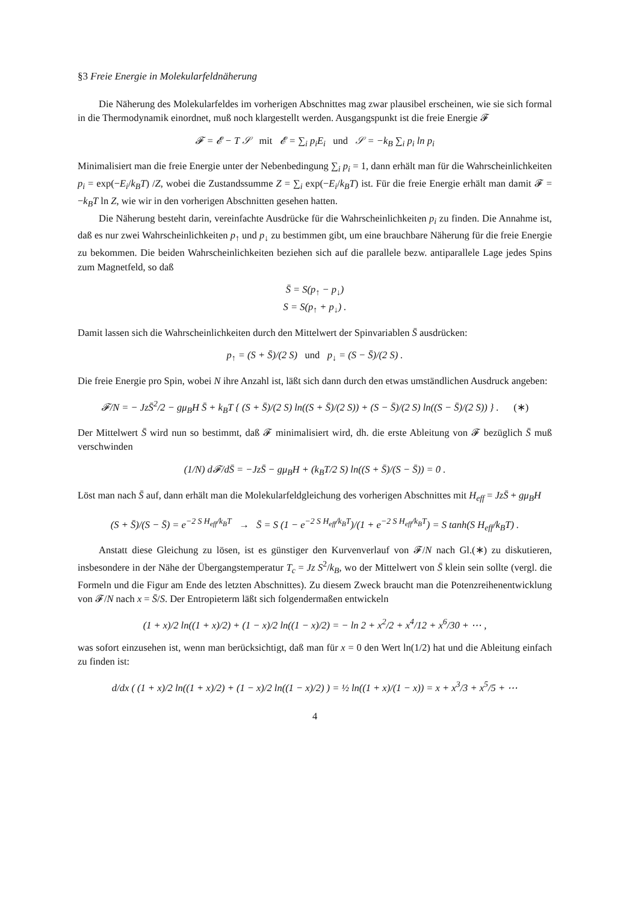§3 Freie Energie in Molekularfeldnäherung
Die Näherung des Molekularfeldes im vorherigen Abschnittes mag zwar plausibel erscheinen, wie sie sich formal in die Thermodynamik einordnet, muß noch klargestellt werden. Ausgangspunkt ist die freie Energie 𝓕
𝓕 = 𝓔 − T 𝒮 mit 𝓔 = ∑<sub>i</sub> p<sub>i</sub>E<sub>i</sub> und 𝒮 = −k<sub>B</sub> ∑<sub>i</sub> p<sub>i</sub> ln p<sub>i</sub>
Minimalisiert man die freie Energie unter der Nebenbedingung ∑<sub>i</sub> p<sub>i</sub> = 1, dann erhält man für die Wahrscheinlichkeiten p<sub>i</sub> = exp(−E<sub>i</sub>/k<sub>B</sub>T) /Z, wobei die Zustandssumme Z = ∑<sub>i</sub> exp(−E<sub>i</sub>/k<sub>B</sub>T) ist. Für die freie Energie erhält man damit 𝓕 = −k<sub>B</sub>T ln Z, wie wir in den vorherigen Abschnitten gesehen hatten.
Die Näherung besteht darin, vereinfachte Ausdrücke für die Wahrscheinlichkeiten p<sub>i</sub> zu finden. Die Annahme ist, daß es nur zwei Wahrscheinlichkeiten p<sub>↑</sub> und p<sub>↓</sub> zu bestimmen gibt, um eine brauchbare Näherung für die freie Energie zu bekommen. Die beiden Wahrscheinlichkeiten beziehen sich auf die parallele bezw. antiparallele Lage jedes Spins zum Magnetfeld, so daß
S̄ = S(p<sub>↑</sub> − p<sub>↓</sub>)
S = S(p<sub>↑</sub> + p<sub>↓</sub>) .
Damit lassen sich die Wahrscheinlichkeiten durch den Mittelwert der Spinvariablen S̄ ausdrücken:
p<sub>↑</sub> = (S + S̄)/(2 S) und p<sub>↓</sub> = (S − S̄)/(2 S) .
Die freie Energie pro Spin, wobei N ihre Anzahl ist, läßt sich dann durch den etwas umständlichen Ausdruck angeben:
𝓕/N = − JzS̄<sup>2</sup>/2 − gμ<sub>B</sub>H S̄ + k<sub>B</sub>T { (S + S̄)/(2 S) ln((S + S̄)/(2 S)) + (S − S̄)/(2 S) ln((S − S̄)/(2 S)) } . (∗)
Der Mittelwert S̄ wird nun so bestimmt, daß 𝓕 minimalisiert wird, dh. die erste Ableitung von 𝓕 bezüglich S̄ muß verschwinden
(1/N) d𝓕/dS̄ = −JzS̄ − gμ<sub>B</sub>H + (k<sub>B</sub>T/2 S) ln((S + S̄)/(S − S̄)) = 0 .
Löst man nach S̄ auf, dann erhält man die Molekularfeldgleichung des vorherigen Abschnittes mit H<sub>eff</sub> = JzS̄ + gμ<sub>B</sub>H
(S + S̄)/(S − S̄) = e<sup>−2 S H<sub>eff</sub>/k<sub>B</sub>T</sup> → S̄ = S (1 − e<sup>−2 S H<sub>eff</sub>/k<sub>B</sub>T</sup>)/(1 + e<sup>−2 S H<sub>eff</sub>/k<sub>B</sub>T</sup>) = S tanh(S H<sub>eff</sub>/k<sub>B</sub>T) .
Anstatt diese Gleichung zu lösen, ist es günstiger den Kurvenverlauf von 𝓕/N nach Gl.(∗) zu diskutieren, insbesondere in der Nähe der Übergangstemperatur T<sub>c</sub> = Jz S<sup>2</sup>/k<sub>B</sub>, wo der Mittelwert von S̄ klein sein sollte (vergl. die Formeln und die Figur am Ende des letzten Abschnittes). Zu diesem Zweck braucht man die Potenzreihenentwicklung von 𝓕/N nach x = S̄/S. Der Entropieterm läßt sich folgendermaßen entwickeln
(1 + x)/2 ln((1 + x)/2) + (1 − x)/2 ln((1 − x)/2) = − ln 2 + x<sup>2</sup>/2 + x<sup>4</sup>/12 + x<sup>6</sup>/30 + ⋯ ,
was sofort einzusehen ist, wenn man berücksichtigt, daß man für x = 0 den Wert ln(1/2) hat und die Ableitung einfach zu finden ist:
d/dx ( (1 + x)/2 ln((1 + x)/2) + (1 − x)/2 ln((1 − x)/2) ) = ½ ln((1 + x)/(1 − x)) = x + x<sup>3</sup>/3 + x<sup>5</sup>/5 + ⋯
4